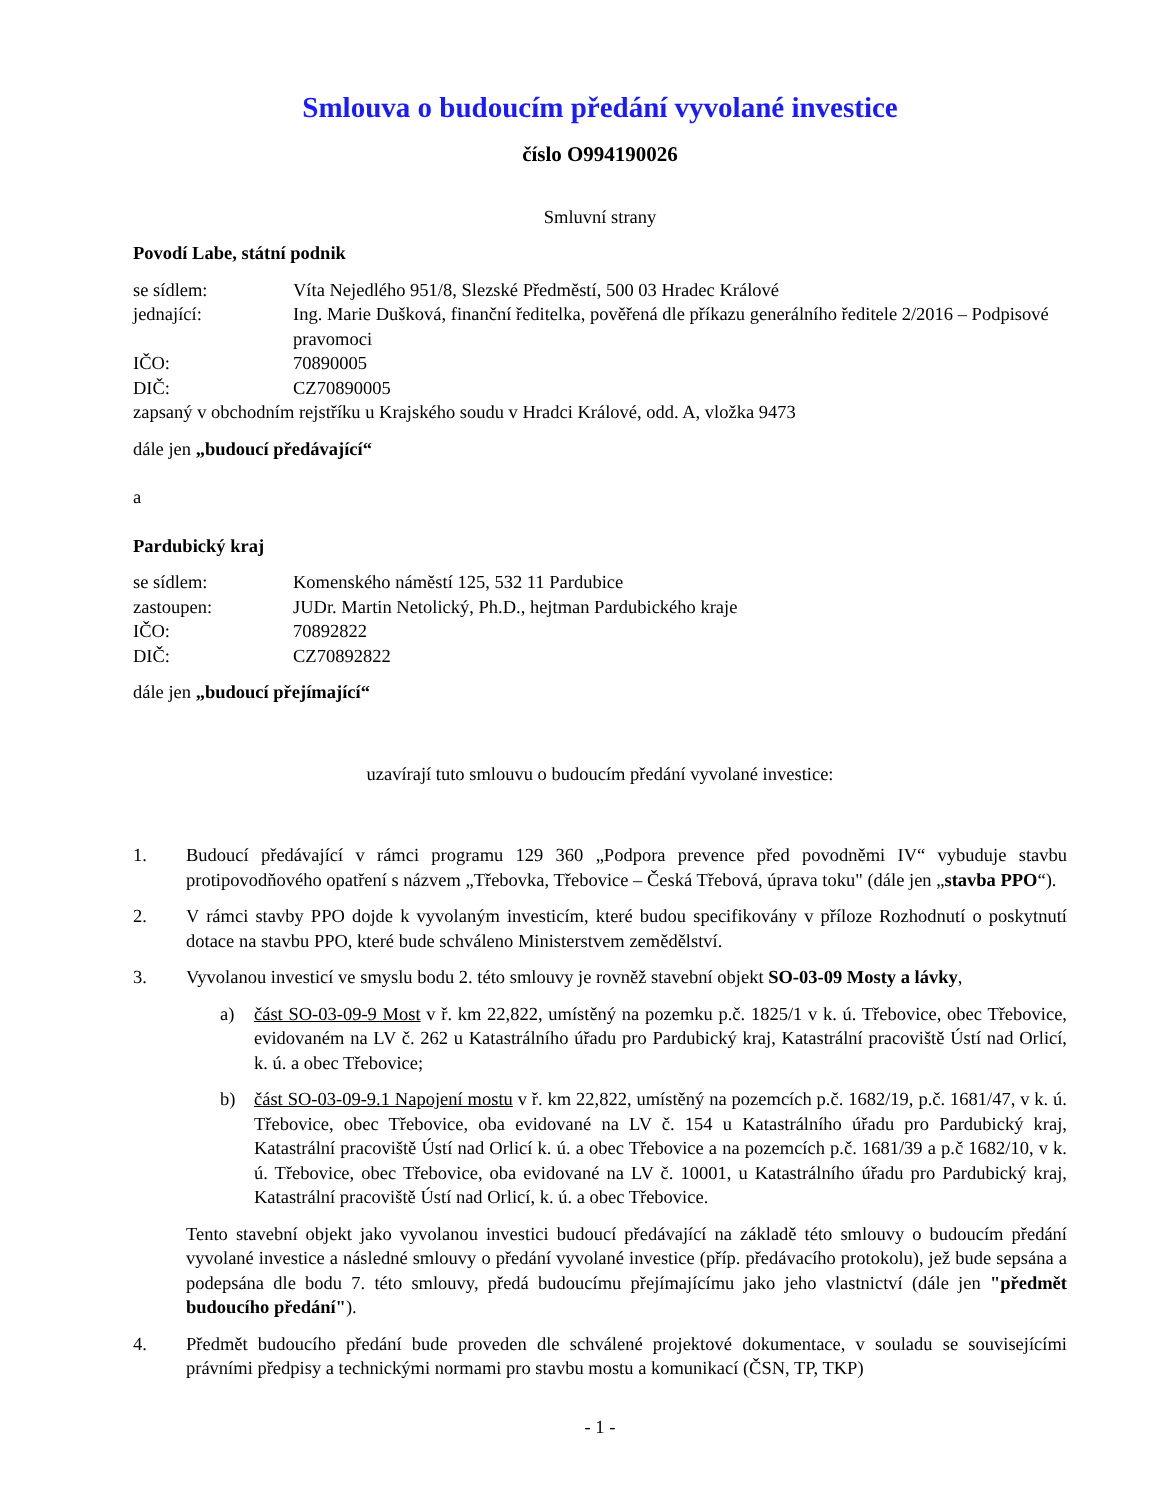Smlouva o budoucím předání vyvolané investice
číslo O994190026
Smluvní strany
Povodí Labe, státní podnik
se sídlem: Víta Nejedlého 951/8, Slezské Předměstí, 500 03 Hradec Králové
jednající: Ing. Marie Dušková, finanční ředitelka, pověřená dle příkazu generálního ředitele 2/2016 – Podpisové pravomoci
IČO: 70890005
DIČ: CZ70890005
zapsaný v obchodním rejstříku u Krajského soudu v Hradci Králové, odd. A, vložka 9473
dále jen „budoucí předávající“
a
Pardubický kraj
se sídlem: Komenského náměstí 125, 532 11 Pardubice
zastoupen: JUDr. Martin Netolický, Ph.D., hejtman Pardubického kraje
IČO: 70892822
DIČ: CZ70892822
dále jen „budoucí přejímající“
uzavírají tuto smlouvu o budoucím předání vyvolané investice:
1. Budoucí předávající v rámci programu 129 360 „Podpora prevence před povodněmi IV“ vybuduje stavbu protipovodňového opatření s názvem „Třebovka, Třebovice – Česká Třebová, úprava toku" (dále jen „stavba PPO“).
2. V rámci stavby PPO dojde k vyvolaným investicím, které budou specifikovány v příloze Rozhodnutí o poskytnutí dotace na stavbu PPO, které bude schváleno Ministerstvem zemědělství.
3. Vyvolanou investicí ve smyslu bodu 2. této smlouvy je rovněž stavební objekt SO-03-09 Mosty a lávky,
a) část SO-03-09-9 Most v ř. km 22,822, umístěný na pozemku p.č. 1825/1 v k. ú. Třebovice, obec Třebovice, evidovaném na LV č. 262 u Katastrálního úřadu pro Pardubický kraj, Katastrální pracoviště Ústí nad Orlicí, k. ú. a obec Třebovice;
b) část SO-03-09-9.1 Napojení mostu v ř. km 22,822, umístěný na pozemcích p.č. 1682/19, p.č. 1681/47, v k. ú. Třebovice, obec Třebovice, oba evidované na LV č. 154 u Katastrálního úřadu pro Pardubický kraj, Katastrální pracoviště Ústí nad Orlicí k. ú. a obec Třebovice a na pozemcích p.č. 1681/39 a p.č 1682/10, v k. ú. Třebovice, obec Třebovice, oba evidované na LV č. 10001, u Katastrálního úřadu pro Pardubický kraj, Katastrální pracoviště Ústí nad Orlicí, k. ú. a obec Třebovice.
Tento stavební objekt jako vyvolanou investici budoucí předávající na základě této smlouvy o budoucím předání vyvolané investice a následné smlouvy o předání vyvolané investice (příp. předávacího protokolu), jež bude sepsána a podepsána dle bodu 7. této smlouvy, předá budoucímu přejímajícímu jako jeho vlastnictví (dále jen "předmět budoucího předání").
4. Předmět budoucího předání bude proveden dle schválené projektové dokumentace, v souladu se souvisejícími právními předpisy a technickými normami pro stavbu mostu a komunikací (ČSN, TP, TKP)
- 1 -